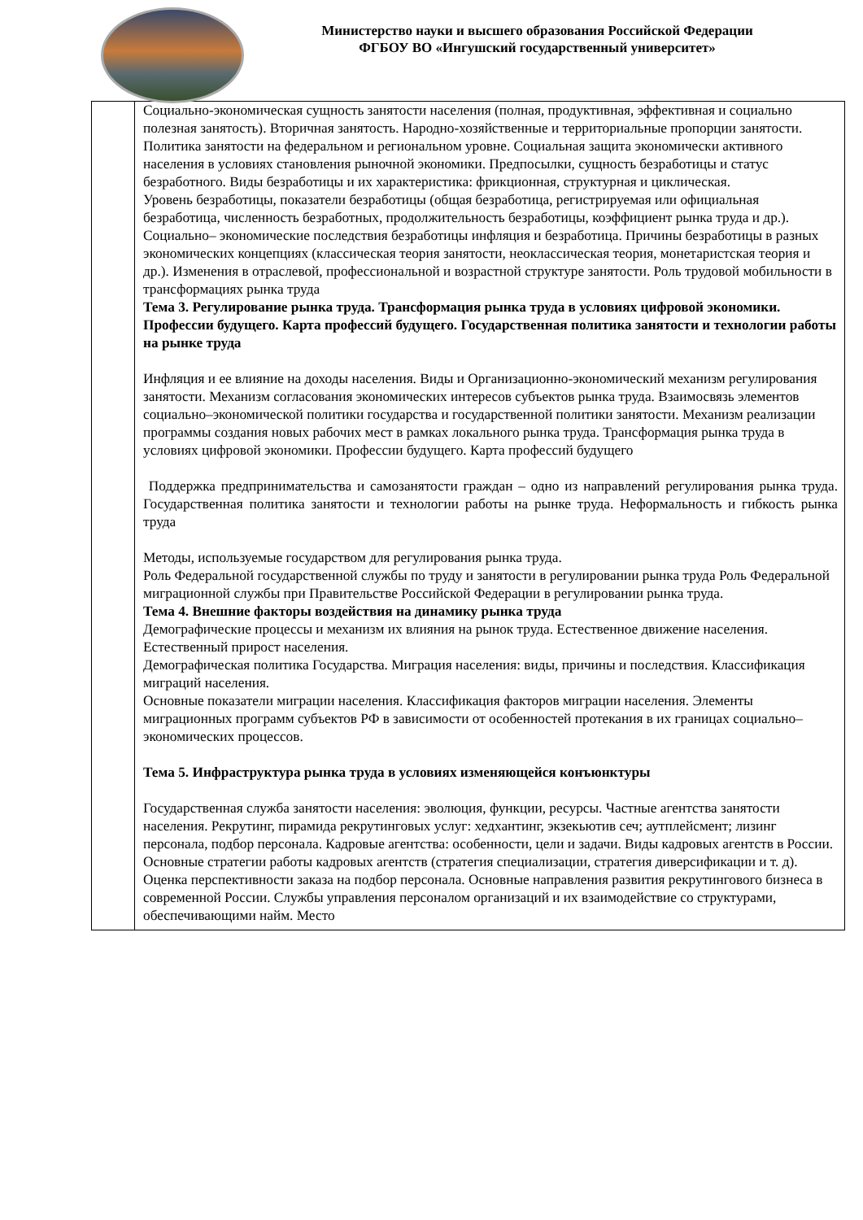Министерство науки и высшего образования Российской Федерации
ФГБОУ ВО «Ингушский государственный университет»
| | Социально-экономическая сущность занятости населения (полная, продуктивная, эффективная и социально полезная занятость). Вторичная занятость. Народно-хозяйственные и территориальные пропорции занятости. Политика занятости на федеральном и региональном уровне. Социальная защита экономически активного населения в условиях становления рыночной экономики. Предпосылки, сущность безработицы и статус безработного. Виды безработицы и их характеристика: фрикционная, структурная и циклическая. Уровень безработицы, показатели безработицы (общая безработица, регистрируемая или официальная безработица, численность безработных, продолжительность безработицы, коэффициент рынка труда и др.). Социально– экономические последствия безработицы инфляция и безработица. Причины безработицы в разных экономических концепциях (классическая теория занятости, неоклассическая теория, монетаристская теория и др.). Изменения в отраслевой, профессиональной и возрастной структуре занятости. Роль трудовой мобильности в трансформациях рынка труда Тема 3. Регулирование рынка труда. Трансформация рынка труда в условиях цифровой экономики. Профессии будущего. Карта профессий будущего. Государственная политика занятости и технологии работы на рынке труда Инфляция и ее влияние на доходы населения. Виды и Организационно-экономический механизм регулирования занятости. Механизм согласования экономических интересов субъектов рынка труда. Взаимосвязь элементов социально–экономической политики государства и государственной политики занятости. Механизм реализации программы создания новых рабочих мест в рамках локального рынка труда. Трансформация рынка труда в условиях цифровой экономики. Профессии будущего. Карта профессий будущего Поддержка предпринимательства и самозанятости граждан – одно из направлений регулирования рынка труда. Государственная политика занятости и технологии работы на рынке труда. Неформальность и гибкость рынка труда Методы, используемые государством для регулирования рынка труда. Роль Федеральной государственной службы по труду и занятости в регулировании рынка труда Роль Федеральной миграционной службы при Правительстве Российской Федерации в регулировании рынка труда. Тема 4. Внешние факторы воздействия на динамику рынка труда Демографические процессы и механизм их влияния на рынок труда. Естественное движение населения. Естественный прирост населения. Демографическая политика Государства. Миграция населения: виды, причины и последствия. Классификация миграций населения. Основные показатели миграции населения. Классификация факторов миграции населения. Элементы миграционных программ субъектов РФ в зависимости от особенностей протекания в их границах социально–экономических процессов. Тема 5. Инфраструктура рынка труда в условиях изменяющейся конъюнктуры Государственная служба занятости населения: эволюция, функции, ресурсы. Частные агентства занятости населения. Рекрутинг, пирамида рекрутинговых услуг: хедхантинг, экзекьютив сеч; аутплейсмент; лизинг персонала, подбор персонала. Кадровые агентства: особенности, цели и задачи. Виды кадровых агентств в России. Основные стратегии работы кадровых агентств (стратегия специализации, стратегия диверсификации и т. д). Оценка перспективности заказа на подбор персонала. Основные направления развития рекрутингового бизнеса в современной России. Службы управления персоналом организаций и их взаимодействие со структурами, обеспечивающими найм. Место |